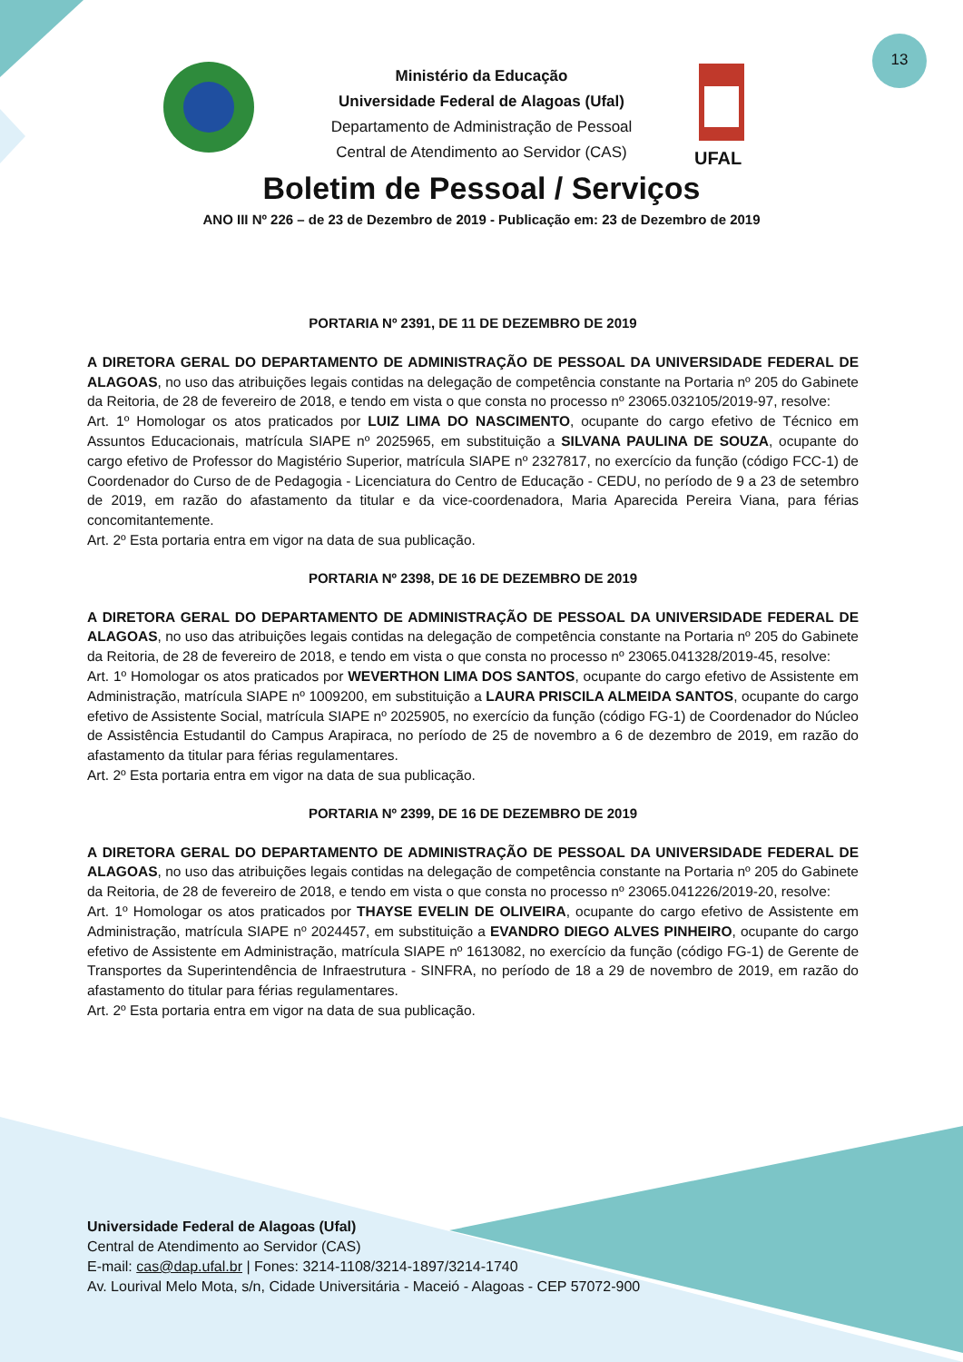13
Ministério da Educação
Universidade Federal de Alagoas (Ufal)
Departamento de Administração de Pessoal
Central de Atendimento ao Servidor (CAS)
UFAL
Boletim de Pessoal / Serviços
ANO III Nº 226 – de 23 de Dezembro de 2019 - Publicação em: 23 de Dezembro de 2019
PORTARIA Nº 2391, DE 11 DE DEZEMBRO DE 2019
A DIRETORA GERAL DO DEPARTAMENTO DE ADMINISTRAÇÃO DE PESSOAL DA UNIVERSIDADE FEDERAL DE ALAGOAS, no uso das atribuições legais contidas na delegação de competência constante na Portaria nº 205 do Gabinete da Reitoria, de 28 de fevereiro de 2018, e tendo em vista o que consta no processo nº 23065.032105/2019-97, resolve:
Art. 1º Homologar os atos praticados por LUIZ LIMA DO NASCIMENTO, ocupante do cargo efetivo de Técnico em Assuntos Educacionais, matrícula SIAPE nº 2025965, em substituição a SILVANA PAULINA DE SOUZA, ocupante do cargo efetivo de Professor do Magistério Superior, matrícula SIAPE nº 2327817, no exercício da função (código FCC-1) de Coordenador do Curso de de Pedagogia - Licenciatura do Centro de Educação - CEDU, no período de 9 a 23 de setembro de 2019, em razão do afastamento da titular e da vice-coordenadora, Maria Aparecida Pereira Viana, para férias concomitantemente.
Art. 2º Esta portaria entra em vigor na data de sua publicação.
PORTARIA Nº 2398, DE 16 DE DEZEMBRO DE 2019
A DIRETORA GERAL DO DEPARTAMENTO DE ADMINISTRAÇÃO DE PESSOAL DA UNIVERSIDADE FEDERAL DE ALAGOAS, no uso das atribuições legais contidas na delegação de competência constante na Portaria nº 205 do Gabinete da Reitoria, de 28 de fevereiro de 2018, e tendo em vista o que consta no processo nº 23065.041328/2019-45, resolve:
Art. 1º Homologar os atos praticados por WEVERTHON LIMA DOS SANTOS, ocupante do cargo efetivo de Assistente em Administração, matrícula SIAPE nº 1009200, em substituição a LAURA PRISCILA ALMEIDA SANTOS, ocupante do cargo efetivo de Assistente Social, matrícula SIAPE nº 2025905, no exercício da função (código FG-1) de Coordenador do Núcleo de Assistência Estudantil do Campus Arapiraca, no período de 25 de novembro a 6 de dezembro de 2019, em razão do afastamento da titular para férias regulamentares.
Art. 2º Esta portaria entra em vigor na data de sua publicação.
PORTARIA Nº 2399, DE 16 DE DEZEMBRO DE 2019
A DIRETORA GERAL DO DEPARTAMENTO DE ADMINISTRAÇÃO DE PESSOAL DA UNIVERSIDADE FEDERAL DE ALAGOAS, no uso das atribuições legais contidas na delegação de competência constante na Portaria nº 205 do Gabinete da Reitoria, de 28 de fevereiro de 2018, e tendo em vista o que consta no processo nº 23065.041226/2019-20, resolve:
Art. 1º Homologar os atos praticados por THAYSE EVELIN DE OLIVEIRA, ocupante do cargo efetivo de Assistente em Administração, matrícula SIAPE nº 2024457, em substituição a EVANDRO DIEGO ALVES PINHEIRO, ocupante do cargo efetivo de Assistente em Administração, matrícula SIAPE nº 1613082, no exercício da função (código FG-1) de Gerente de Transportes da Superintendência de Infraestrutura - SINFRA, no período de 18 a 29 de novembro de 2019, em razão do afastamento do titular para férias regulamentares.
Art. 2º Esta portaria entra em vigor na data de sua publicação.
Universidade Federal de Alagoas (Ufal)
Central de Atendimento ao Servidor (CAS)
E-mail: cas@dap.ufal.br | Fones: 3214-1108/3214-1897/3214-1740
Av. Lourival Melo Mota, s/n, Cidade Universitária - Maceió - Alagoas - CEP 57072-900